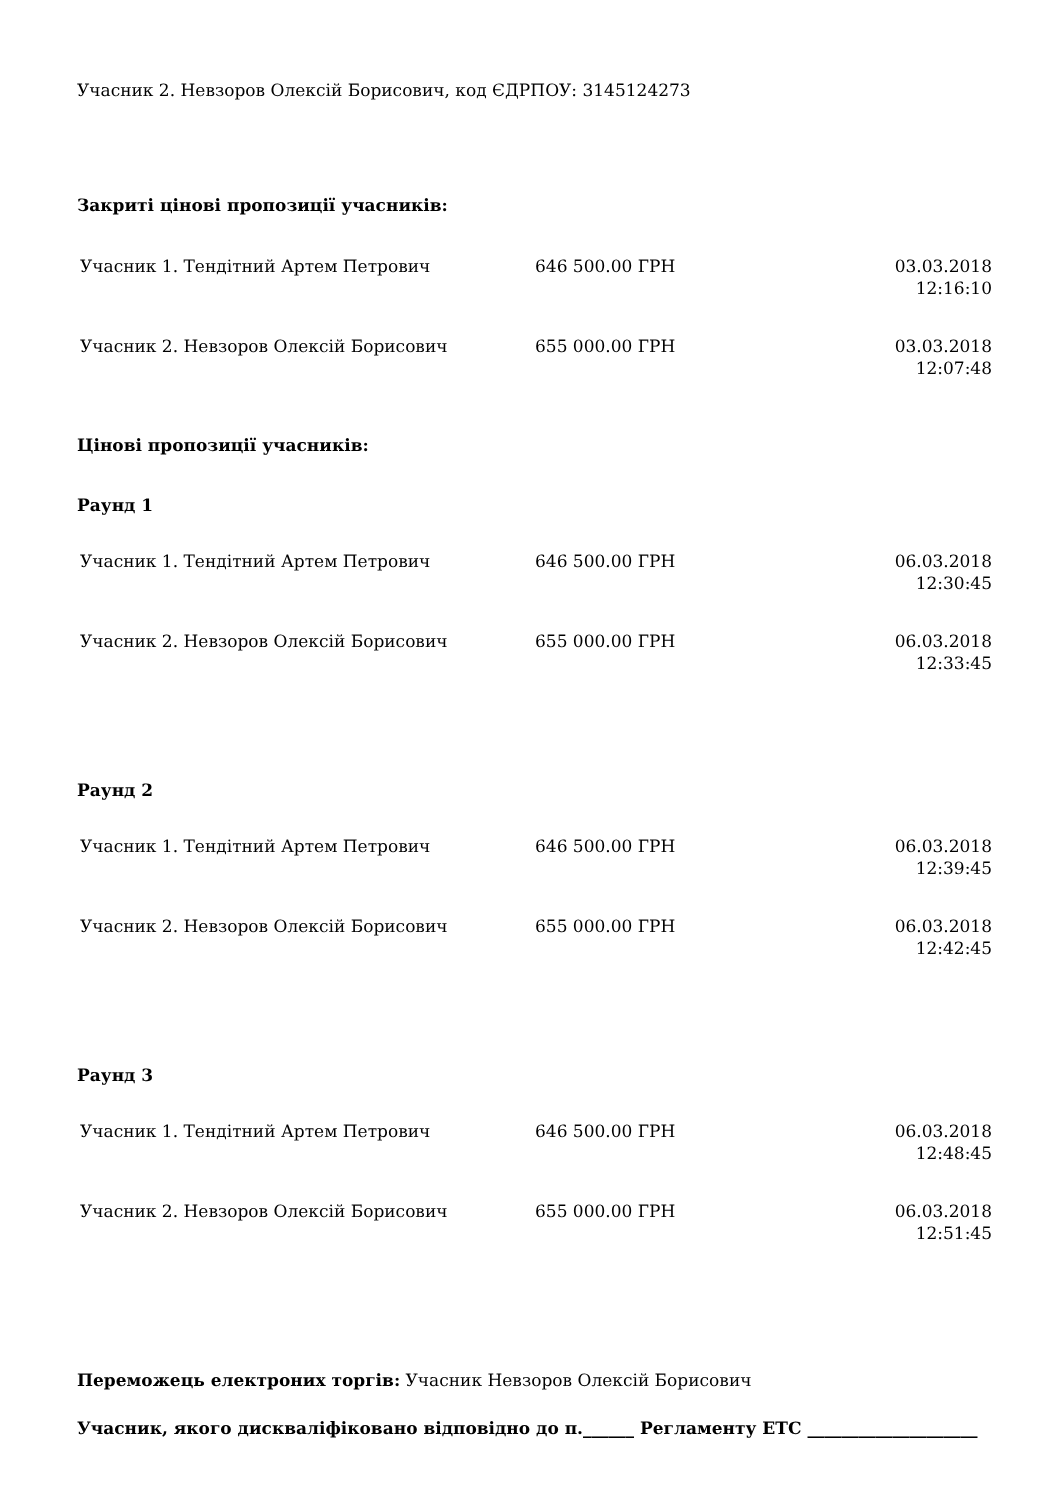Учасник 2. Невзоров Олексій Борисович, код ЄДРПОУ: 3145124273
Закриті цінові пропозиції учасників:
| Учасник 1. Тендітний Артем Петрович | 646 500.00 ГРН | 03.03.2018 12:16:10 |
| Учасник 2. Невзоров Олексій Борисович | 655 000.00 ГРН | 03.03.2018 12:07:48 |
Цінові пропозиції учасників:
Раунд 1
| Учасник 1. Тендітний Артем Петрович | 646 500.00 ГРН | 06.03.2018 12:30:45 |
| Учасник 2. Невзоров Олексій Борисович | 655 000.00 ГРН | 06.03.2018 12:33:45 |
Раунд 2
| Учасник 1. Тендітний Артем Петрович | 646 500.00 ГРН | 06.03.2018 12:39:45 |
| Учасник 2. Невзоров Олексій Борисович | 655 000.00 ГРН | 06.03.2018 12:42:45 |
Раунд 3
| Учасник 1. Тендітний Артем Петрович | 646 500.00 ГРН | 06.03.2018 12:48:45 |
| Учасник 2. Невзоров Олексій Борисович | 655 000.00 ГРН | 06.03.2018 12:51:45 |
Переможець електроних торгів: Учасник Невзоров Олексій Борисович
Учасник, якого дискваліфіковано відповідно до п.______ Регламенту ЕТС ____________________